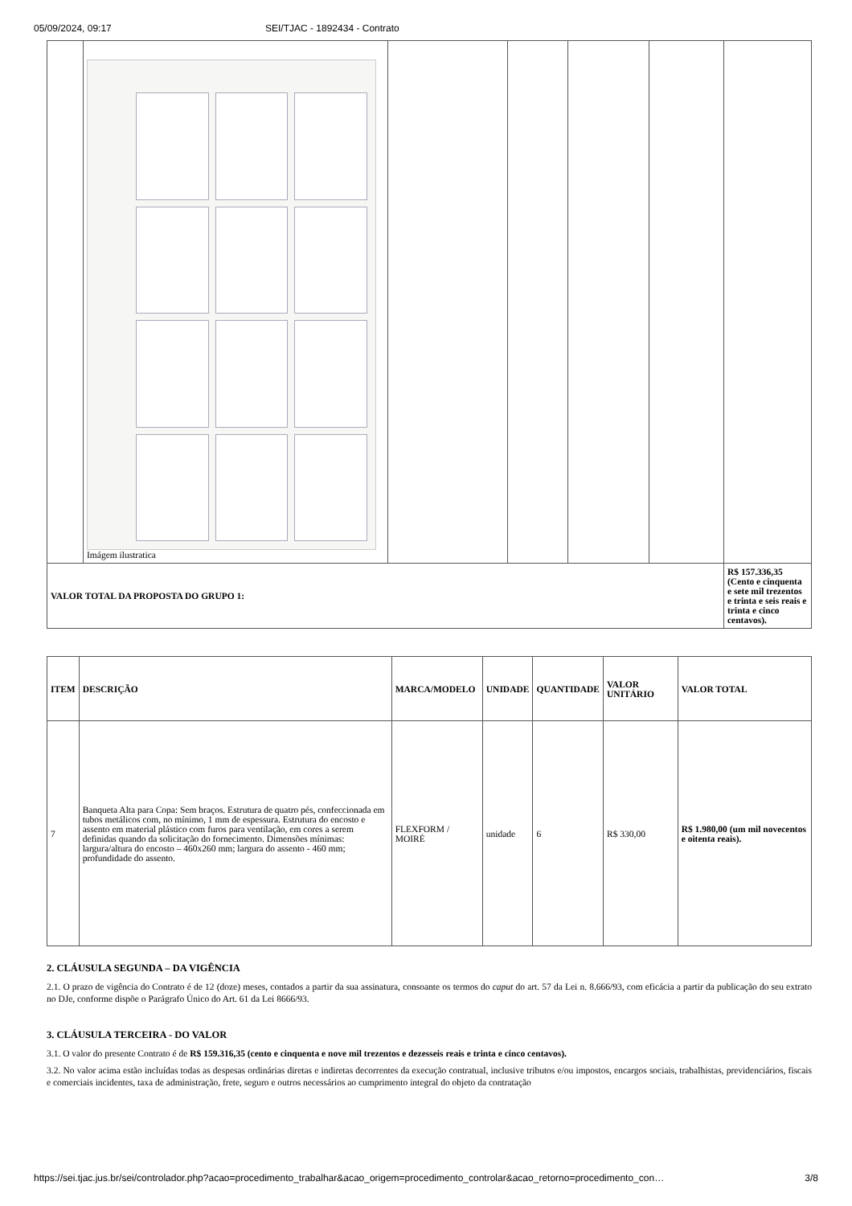05/09/2024, 09:17 SEI/TJAC - 1892434 - Contrato
| | Imágem ilustratica | | | | | |
| VALOR TOTAL DA PROPOSTA DO GRUPO 1: | | | | | | R$ 157.336,35 (Cento e cinquenta e sete mil trezentos e trinta e seis reais e trinta e cinco centavos). |
| ITEM | DESCRIÇÃO | MARCA/MODELO | UNIDADE | QUANTIDADE | VALOR UNITÁRIO | VALOR TOTAL |
| --- | --- | --- | --- | --- | --- | --- |
| 7 | Banqueta Alta para Copa: Sem braços. Estrutura de quatro pés, confeccionada em tubos metálicos com, no mínimo, 1 mm de espessura. Estrutura do encosto e assento em material plástico com furos para ventilação, em cores a serem definidas quando da solicitação do fornecimento. Dimensões mínimas: largura/altura do encosto – 460x260 mm; largura do assento - 460 mm; profundidade do assento. | FLEXFORM / MOIRÉ | unidade | 6 | R$ 330,00 | R$ 1.980,00 (um mil novecentos e oitenta reais). |
2. CLÁUSULA SEGUNDA – DA VIGÊNCIA
2.1. O prazo de vigência do Contrato é de 12 (doze) meses, contados a partir da sua assinatura, consoante os termos do caput do art. 57 da Lei n. 8.666/93, com eficácia a partir da publicação do seu extrato no DJe, conforme dispõe o Parágrafo Único do Art. 61 da Lei 8666/93.
3. CLÁUSULA TERCEIRA - DO VALOR
3.1. O valor do presente Contrato é de R$ 159.316,35 (cento e cinquenta e nove mil trezentos e dezesseis reais e trinta e cinco centavos).
3.2. No valor acima estão incluídas todas as despesas ordinárias diretas e indiretas decorrentes da execução contratual, inclusive tributos e/ou impostos, encargos sociais, trabalhistas, previdenciários, fiscais e comerciais incidentes, taxa de administração, frete, seguro e outros necessários ao cumprimento integral do objeto da contratação
https://sei.tjac.jus.br/sei/controlador.php?acao=procedimento_trabalhar&acao_origem=procedimento_controlar&acao_retorno=procedimento_con… 3/8